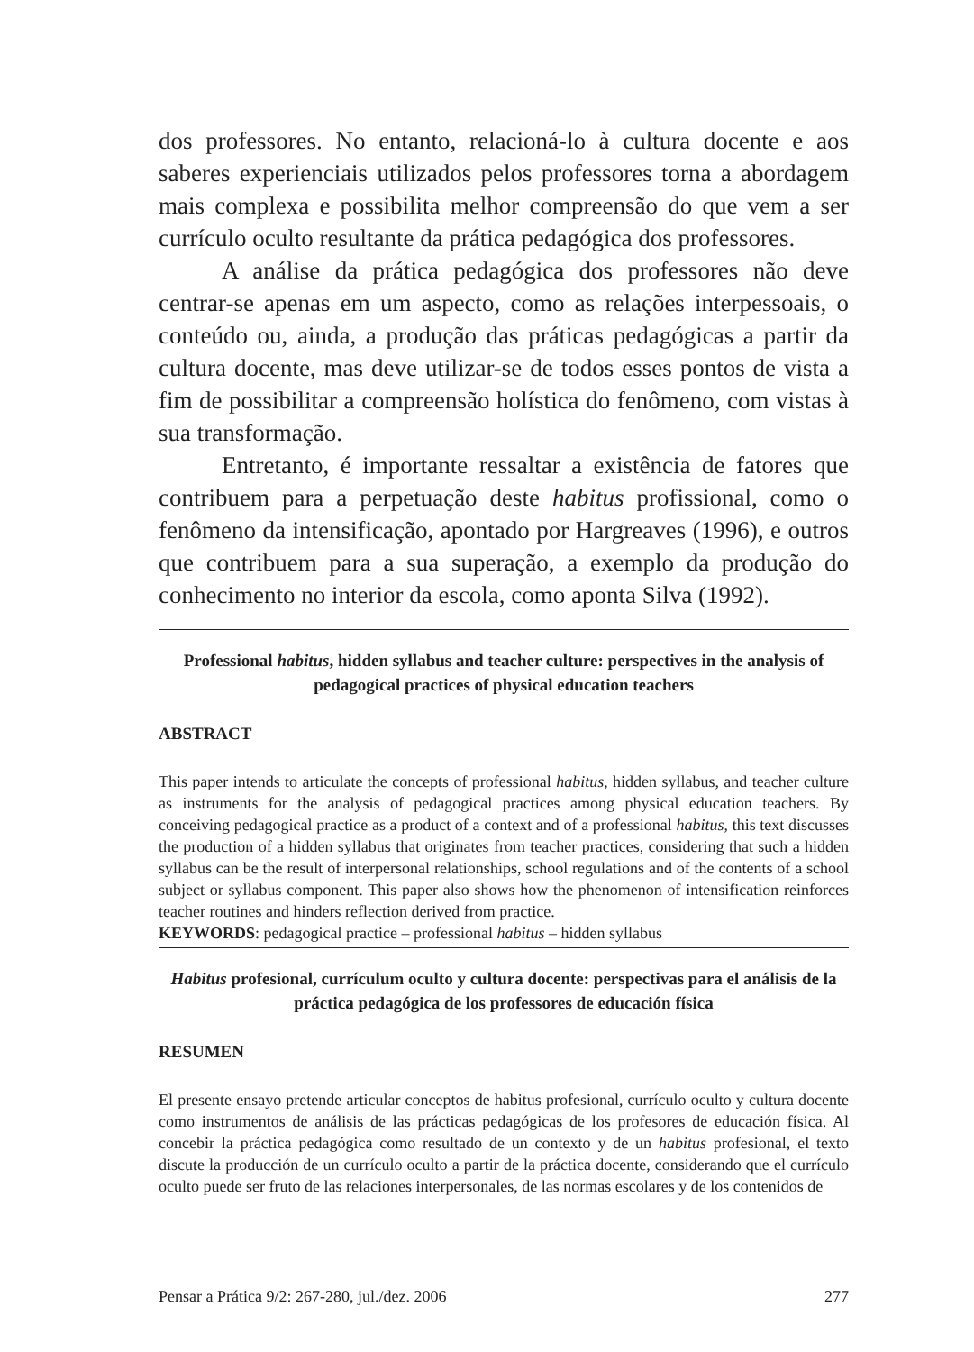dos professores. No entanto, relacioná-lo à cultura docente e aos saberes experienciais utilizados pelos professores torna a abordagem mais complexa e possibilita melhor compreensão do que vem a ser currículo oculto resultante da prática pedagógica dos professores.
A análise da prática pedagógica dos professores não deve centrar-se apenas em um aspecto, como as relações interpessoais, o conteúdo ou, ainda, a produção das práticas pedagógicas a partir da cultura docente, mas deve utilizar-se de todos esses pontos de vista a fim de possibilitar a compreensão holística do fenômeno, com vistas à sua transformação.
Entretanto, é importante ressaltar a existência de fatores que contribuem para a perpetuação deste habitus profissional, como o fenômeno da intensificação, apontado por Hargreaves (1996), e outros que contribuem para a sua superação, a exemplo da produção do conhecimento no interior da escola, como aponta Silva (1992).
Professional habitus, hidden syllabus and teacher culture: perspectives in the analysis of pedagogical practices of physical education teachers
ABSTRACT
This paper intends to articulate the concepts of professional habitus, hidden syllabus, and teacher culture as instruments for the analysis of pedagogical practices among physical education teachers. By conceiving pedagogical practice as a product of a context and of a professional habitus, this text discusses the production of a hidden syllabus that originates from teacher practices, considering that such a hidden syllabus can be the result of interpersonal relationships, school regulations and of the contents of a school subject or syllabus component. This paper also shows how the phenomenon of intensification reinforces teacher routines and hinders reflection derived from practice.
KEYWORDS: pedagogical practice – professional habitus – hidden syllabus
Habitus profesional, currículum oculto y cultura docente: perspectivas para el análisis de la práctica pedagógica de los professores de educación física
RESUMEN
El presente ensayo pretende articular conceptos de habitus profesional, currículo oculto y cultura docente como instrumentos de análisis de las prácticas pedagógicas de los profesores de educación física. Al concebir la práctica pedagógica como resultado de un contexto y de un habitus profesional, el texto discute la producción de un currículo oculto a partir de la práctica docente, considerando que el currículo oculto puede ser fruto de las relaciones interpersonales, de las normas escolares y de los contenidos de
Pensar a Prática 9/2: 267-280, jul./dez. 2006 277